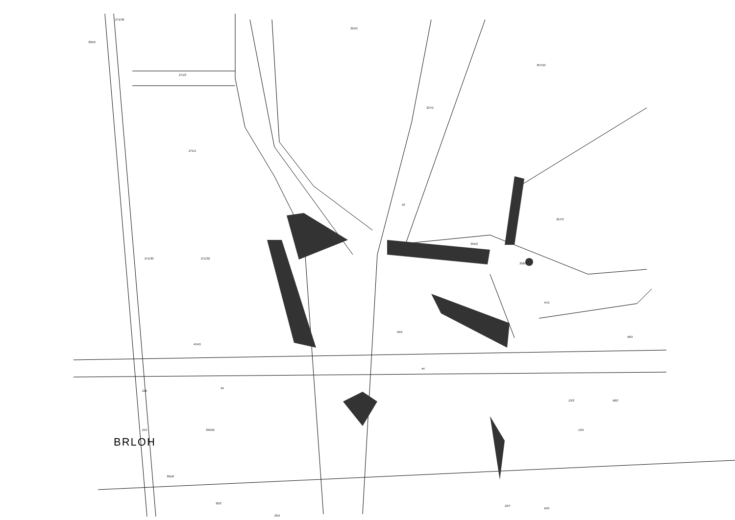271/39
395/5
271/2
271/1
324/1
357/10
327/1
357/3
52
358/1
355/2
50/1
47/1
44
13/3
13/1
215
210
395/61
395/6
30/2
29/1
10/1
10/7
414/1
34
271/30
271/32
58/2
58/1
BRLOH